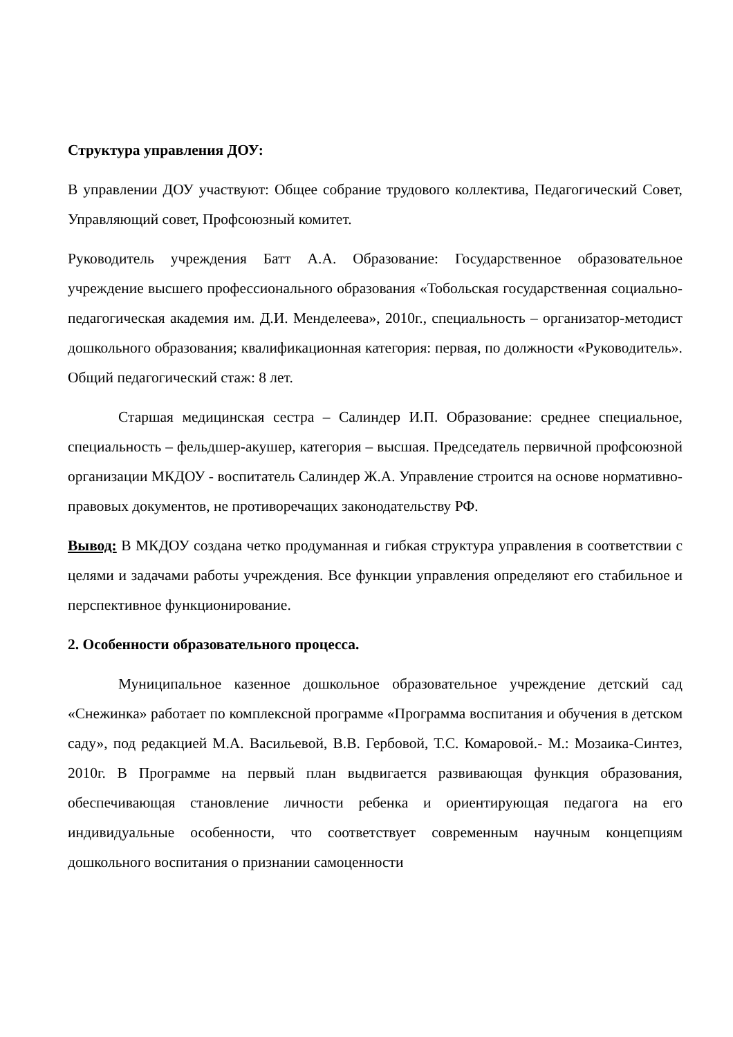Структура управления ДОУ:
В управлении ДОУ участвуют: Общее собрание трудового коллектива, Педагогический Совет, Управляющий совет, Профсоюзный комитет.
Руководитель учреждения Батт А.А. Образование: Государственное образовательное учреждение высшего профессионального образования «Тобольская государственная социально-педагогическая академия им. Д.И. Менделеева», 2010г., специальность – организатор-методист дошкольного образования; квалификационная категория: первая, по должности «Руководитель». Общий педагогический стаж: 8 лет.
Старшая медицинская сестра – Салиндер И.П. Образование: среднее специальное, специальность – фельдшер-акушер, категория – высшая. Председатель первичной профсоюзной организации МКДОУ - воспитатель Салиндер Ж.А. Управление строится на основе нормативно-правовых документов, не противоречащих законодательству РФ.
Вывод: В МКДОУ создана четко продуманная и гибкая структура управления в соответствии с целями и задачами работы учреждения. Все функции управления определяют его стабильное и перспективное функционирование.
2. Особенности образовательного процесса.
Муниципальное казенное дошкольное образовательное учреждение детский сад «Снежинка» работает по комплексной программе «Программа воспитания и обучения в детском саду», под редакцией М.А. Васильевой, В.В. Гербовой, Т.С. Комаровой.- М.: Мозаика-Синтез, 2010г. В Программе на первый план выдвигается развивающая функция образования, обеспечивающая становление личности ребенка и ориентирующая педагога на его индивидуальные особенности, что соответствует современным научным концепциям дошкольного воспитания о признании самоценности